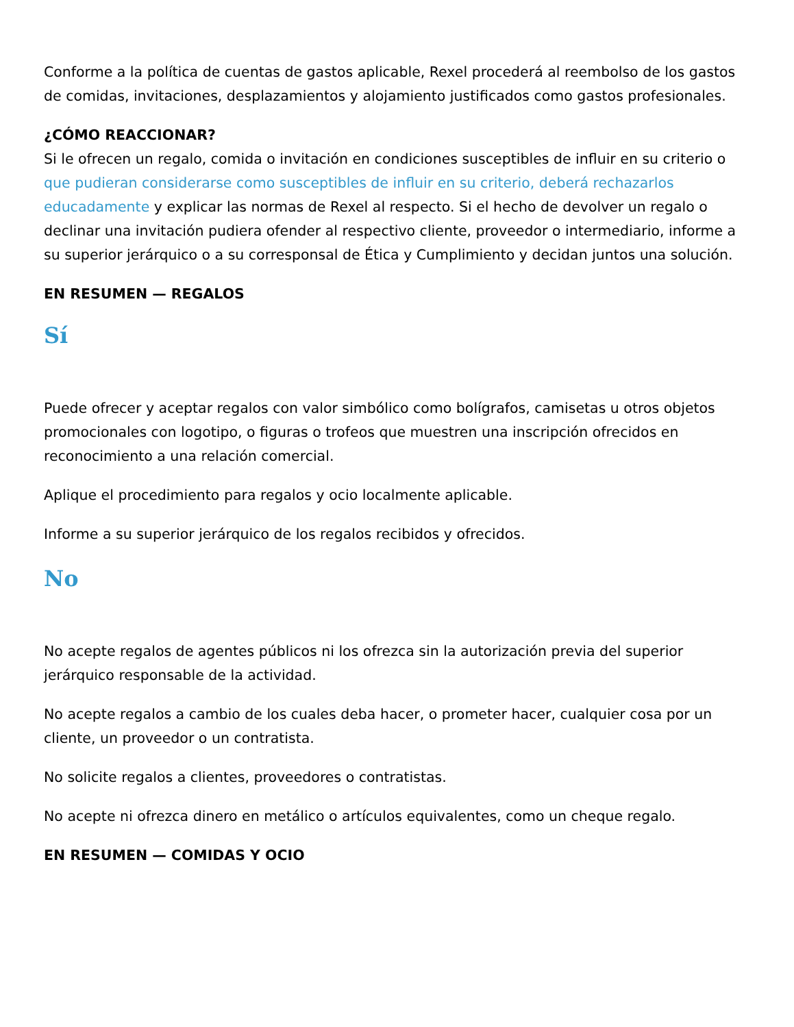Conforme a la política de cuentas de gastos aplicable, Rexel procederá al reembolso de los gastos de comidas, invitaciones, desplazamientos y alojamiento justificados como gastos profesionales.
¿CÓMO REACCIONAR?
Si le ofrecen un regalo, comida o invitación en condiciones susceptibles de influir en su criterio o que pudieran considerarse como susceptibles de influir en su criterio, deberá rechazarlos educadamente y explicar las normas de Rexel al respecto. Si el hecho de devolver un regalo o declinar una invitación pudiera ofender al respectivo cliente, proveedor o intermediario, informe a su superior jerárquico o a su corresponsal de Ética y Cumplimiento y decidan juntos una solución.
EN RESUMEN — REGALOS
Sí
Puede ofrecer y aceptar regalos con valor simbólico como bolígrafos, camisetas u otros objetos promocionales con logotipo, o figuras o trofeos que muestren una inscripción ofrecidos en reconocimiento a una relación comercial.
Aplique el procedimiento para regalos y ocio localmente aplicable.
Informe a su superior jerárquico de los regalos recibidos y ofrecidos.
No
No acepte regalos de agentes públicos ni los ofrezca sin la autorización previa del superior jerárquico responsable de la actividad.
No acepte regalos a cambio de los cuales deba hacer, o prometer hacer, cualquier cosa por un cliente, un proveedor o un contratista.
No solicite regalos a clientes, proveedores o contratistas.
No acepte ni ofrezca dinero en metálico o artículos equivalentes, como un cheque regalo.
EN RESUMEN — COMIDAS Y OCIO